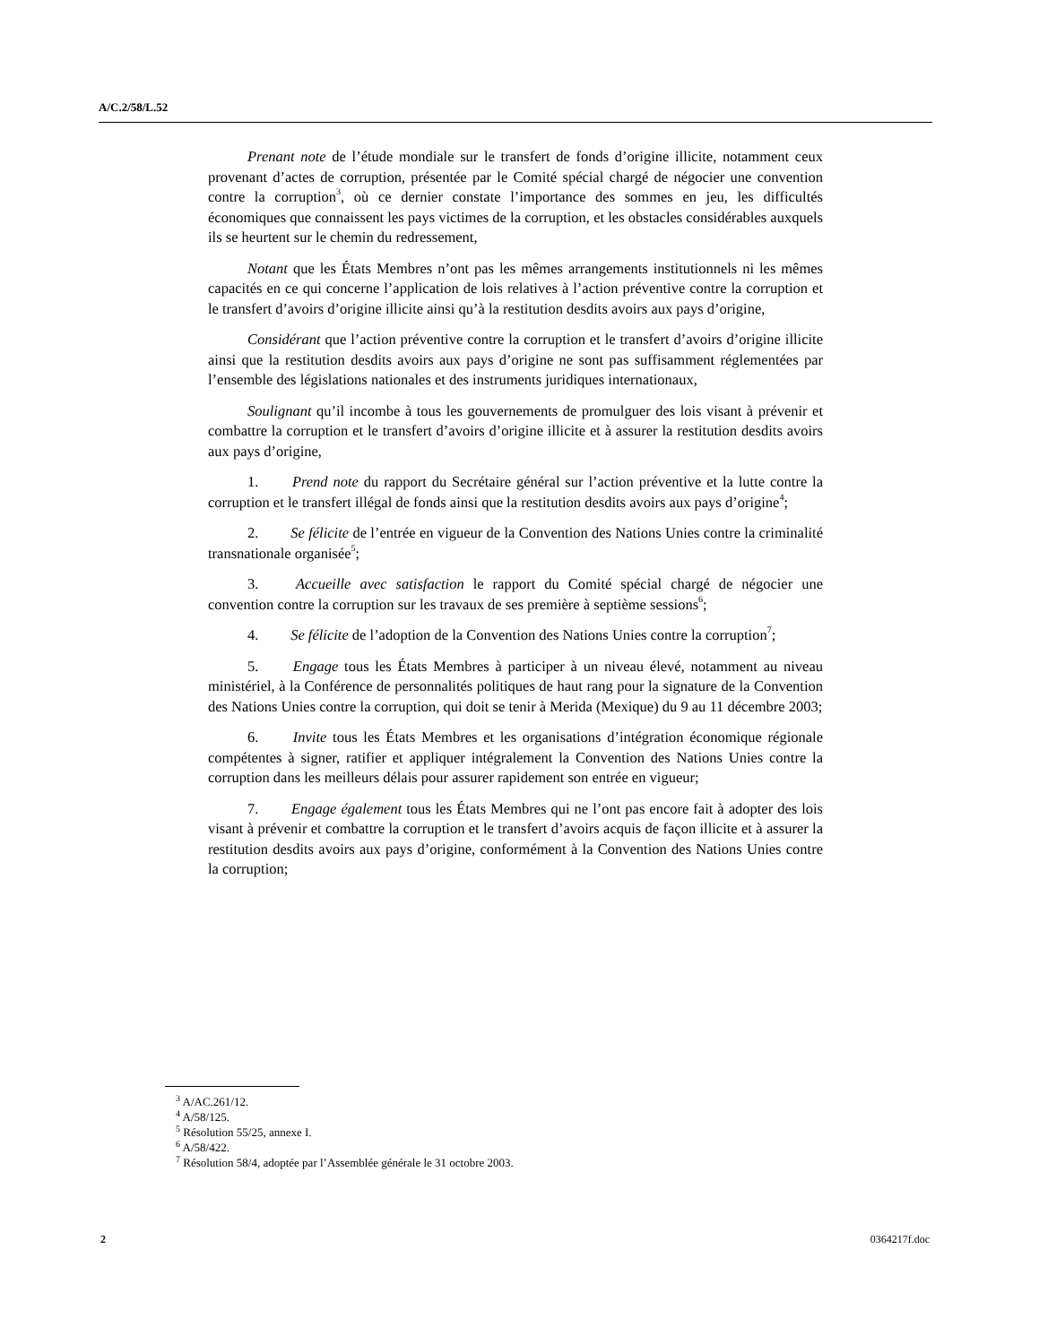A/C.2/58/L.52
Prenant note de l’étude mondiale sur le transfert de fonds d’origine illicite, notamment ceux provenant d’actes de corruption, présentée par le Comité spécial chargé de négocier une convention contre la corruption<sup>3</sup>, où ce dernier constate l’importance des sommes en jeu, les difficultés économiques que connaissent les pays victimes de la corruption, et les obstacles considérables auxquels ils se heurtent sur le chemin du redressement,
Notant que les États Membres n’ont pas les mêmes arrangements institutionnels ni les mêmes capacités en ce qui concerne l’application de lois relatives à l’action préventive contre la corruption et le transfert d’avoirs d’origine illicite ainsi qu’à la restitution desdits avoirs aux pays d’origine,
Considérant que l’action préventive contre la corruption et le transfert d’avoirs d’origine illicite ainsi que la restitution desdits avoirs aux pays d’origine ne sont pas suffisamment réglementées par l’ensemble des législations nationales et des instruments juridiques internationaux,
Soulignant qu’il incombe à tous les gouvernements de promulguer des lois visant à prévenir et combattre la corruption et le transfert d’avoirs d’origine illicite et à assurer la restitution desdits avoirs aux pays d’origine,
1. Prend note du rapport du Secrétaire général sur l’action préventive et la lutte contre la corruption et le transfert illégal de fonds ainsi que la restitution desdits avoirs aux pays d’origine<sup>4</sup>;
2. Se félicite de l’entrée en vigueur de la Convention des Nations Unies contre la criminalité transnationale organisée<sup>5</sup>;
3. Accueille avec satisfaction le rapport du Comité spécial chargé de négocier une convention contre la corruption sur les travaux de ses première à septième sessions<sup>6</sup>;
4. Se félicite de l’adoption de la Convention des Nations Unies contre la corruption<sup>7</sup>;
5. Engage tous les États Membres à participer à un niveau élevé, notamment au niveau ministériel, à la Conférence de personnalités politiques de haut rang pour la signature de la Convention des Nations Unies contre la corruption, qui doit se tenir à Merida (Mexique) du 9 au 11 décembre 2003;
6. Invite tous les États Membres et les organisations d’intégration économique régionale compétentes à signer, ratifier et appliquer intégralement la Convention des Nations Unies contre la corruption dans les meilleurs délais pour assurer rapidement son entrée en vigueur;
7. Engage également tous les États Membres qui ne l’ont pas encore fait à adopter des lois visant à prévenir et combattre la corruption et le transfert d’avoirs acquis de façon illicite et à assurer la restitution desdits avoirs aux pays d’origine, conformément à la Convention des Nations Unies contre la corruption;
<sup>3</sup> A/AC.261/12.
<sup>4</sup> A/58/125.
<sup>5</sup> Résolution 55/25, annexe I.
<sup>6</sup> A/58/422.
<sup>7</sup> Résolution 58/4, adoptée par l’Assemblée générale le 31 octobre 2003.
2 0364217f.doc